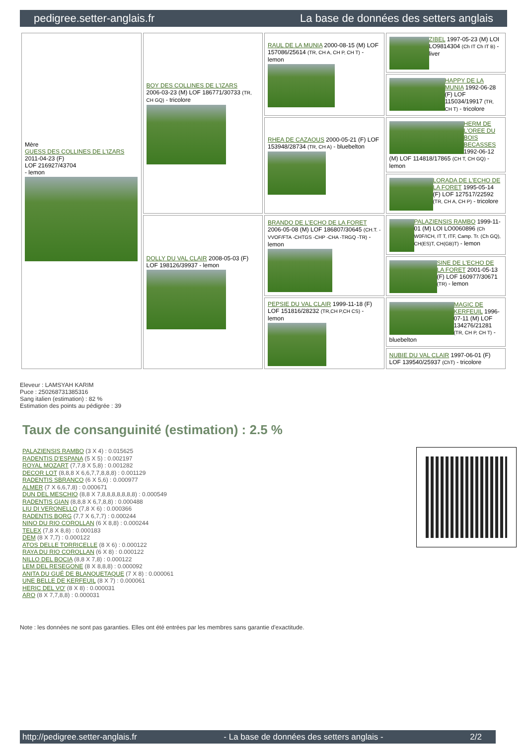pedigree.setter-anglais.fr La base de données des setters anglais
| Mère GUESS DES COLLINES DE L'IZARS 2011-04-23 (F) LOF 216927/43704 - lemon | BOY DES COLLINES DE L'IZARS 2006-03-23 (M) LOF 186771/30733 (TR, CH GQ) - tricolore | RAUL DE LA MUNIA 2000-08-15 (M) LOF 157086/25614 (TR, CH A, CH P, CH T) - lemon | ZIBEL 1997-05-23 (M) LOI LO9814304 (Ch IT Ch IT B) - liver |
| | | | HAPPY DE LA MUNIA 1992-06-28 (F) LOF 115034/19917 (TR, CH T) - tricolore |
| | | RHEA DE CAZAOUS 2000-05-21 (F) LOF 153948/28734 (TR, CH A) - bluebelton | HERM DE L'OREE DU BOIS BECASSES 1992-06-12 (M) LOF 114818/17865 (CH T, CH GQ) - lemon |
| | | | LORADA DE L'ECHO DE LA FORET 1995-05-14 (F) LOF 127517/22592 (TR, CH A, CH P) - tricolore |
| | DOLLY DU VAL CLAIR 2008-05-03 (F) LOF 198126/39937 - lemon | BRANDO DE L'ECHO DE LA FORET 2006-05-08 (M) LOF 186807/30645 (CH.T. -VVOF/FTA -CHTGS -CHP -CHA -TRGQ -TR) - lemon | PALAZIENSIS RAMBO 1999-11-01 (M) LOI LO0060896 (Ch W0F/ICH, IT T, ITF, Camp. Tr. (Ch GQ), CH(ES)T, CH(GB)T) - lemon |
| | | | SINE DE L'ECHO DE LA FORET 2001-05-13 (F) LOF 160977/30671 (TR) - lemon |
| | | PEPSIE DU VAL CLAIR 1999-11-18 (F) LOF 151816/28232 (TR,CH P,CH CS) - lemon | MAGIC DE KERFEUIL 1996-07-11 (M) LOF 134276/21281 (TR, CH P, CH T) - bluebelton |
| | | | NUBIE DU VAL CLAIR 1997-06-01 (F) LOF 139540/25937 (ChT) - tricolore |
Eleveur : LAMSYAH KARIM
Puce : 250268731385316
Sang italien (estimation) : 82 %
Estimation des points au pédigrée : 39
Taux de consanguinité (estimation) : 2.5 %
PALAZIENSIS RAMBO (3 X 4) : 0.015625
RADENTIS D'ESPANA (5 X 5) : 0.002197
ROYAL MOZART (7,7,8 X 5,8) : 0.001282
DECOR LOT (8,8,8 X 6,6,7,7,8,8,8) : 0.001129
RADENTIS SBRANCO (6 X 5,6) : 0.000977
ALMER (7 X 6,6,7,8) : 0.000671
DUN DEL MESCHIO (8,8 X 7,8,8,8,8,8,8,8) : 0.000549
RADENTIS GIAN (8,8,8 X 6,7,8,8) : 0.000488
LIU DI VERONELLO (7,8 X 6) : 0.000366
RADENTIS BORG (7,7 X 6,7,7) : 0.000244
NINO DU RIO COROLLAN (6 X 8,8) : 0.000244
TELEX (7,8 X 8,8) : 0.000183
DEM (8 X 7,7) : 0.000122
ATOS DELLE TORRICELLE (8 X 6) : 0.000122
RAYA DU RIO COROLLAN (6 X 8) : 0.000122
NILLO DEL BOCIA (8,8 X 7,8) : 0.000122
LEM DEL RESEGONE (8 X 8,8,8) : 0.000092
ANITA DU GUÉ DE BLANQUETAQUE (7 X 8) : 0.000061
UNE BELLE DE KERFEUIL (8 X 7) : 0.000061
HERIC DEL VO' (8 X 8) : 0.000031
ARO (8 X 7,7,8,8) : 0.000031
Note : les données ne sont pas garanties. Elles ont été entrées par les membres sans garantie d'exactitude.
http://pedigree.setter-anglais.fr - La base de données des setters anglais - 2/2